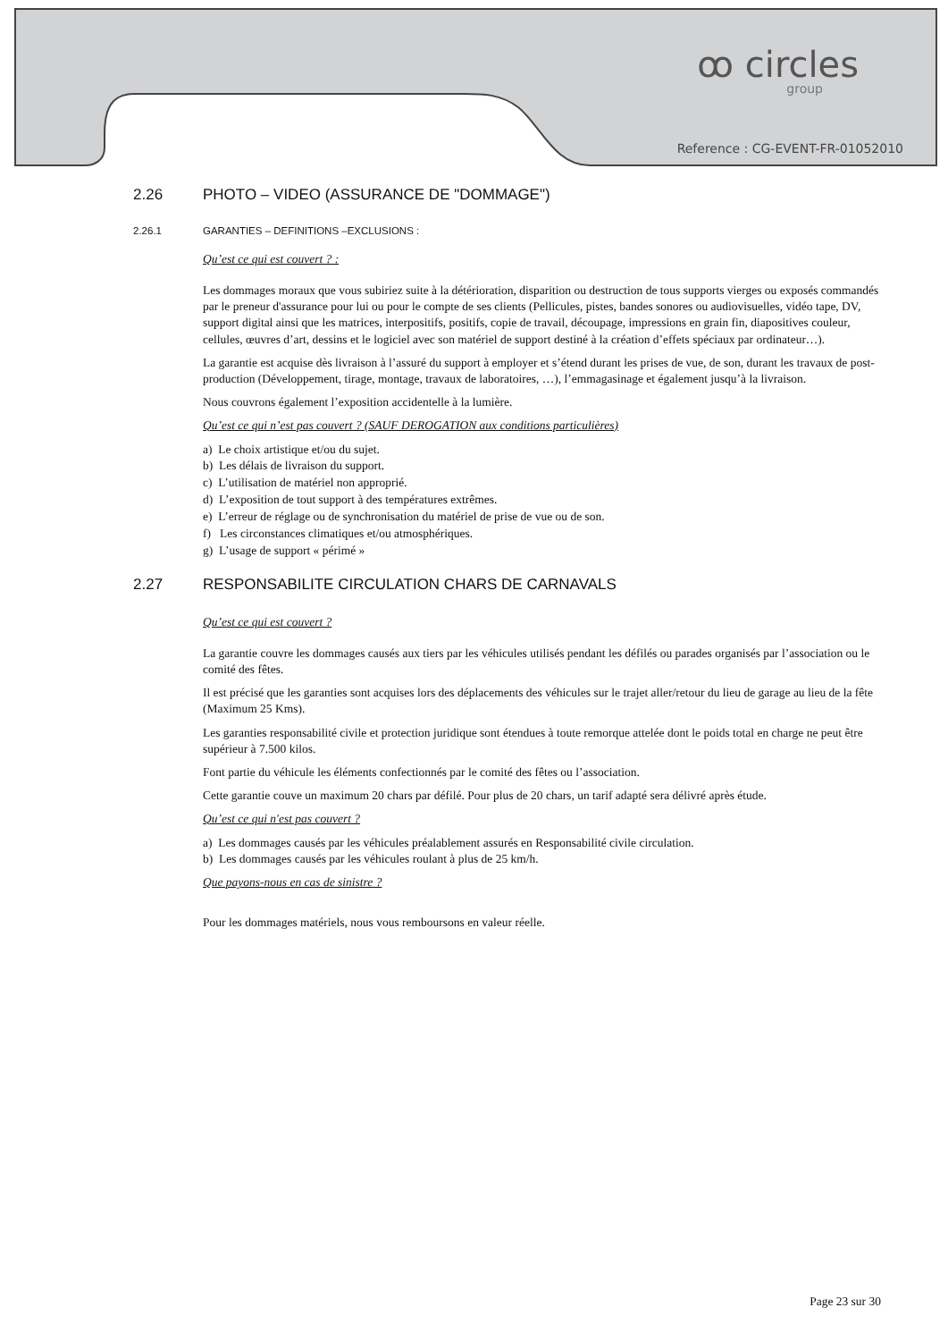ꝏ circles
group
Reference : CG-EVENT-FR-01052010
2.26 PHOTO – VIDEO (ASSURANCE DE "DOMMAGE")
2.26.1 GARANTIES – DEFINITIONS –EXCLUSIONS :
Qu’est ce qui est couvert ? :
Les dommages moraux que vous subiriez suite à la détérioration, disparition ou destruction de tous supports vierges ou exposés commandés par le preneur d'assurance pour lui ou pour le compte de ses clients (Pellicules, pistes, bandes sonores ou audiovisuelles, vidéo tape, DV, support digital ainsi que les matrices, interpositifs, positifs, copie de travail, découpage, impressions en grain fin, diapositives couleur, cellules, œuvres d’art, dessins et le logiciel avec son matériel de support destiné à la création d’effets spéciaux par ordinateur…).
La garantie est acquise dès livraison à l’assuré du support à employer et s’étend durant les prises de vue, de son, durant les travaux de post-production (Développement, tirage, montage, travaux de laboratoires, …), l’emmagasinage et également jusqu’à la livraison.
Nous couvrons également l’exposition accidentelle à la lumière.
Qu’est ce qui n’est pas couvert ? (SAUF DEROGATION aux conditions particulières)
a) Le choix artistique et/ou du sujet.
b) Les délais de livraison du support.
c) L’utilisation de matériel non approprié.
d) L’exposition de tout support à des températures extrêmes.
e) L’erreur de réglage ou de synchronisation du matériel de prise de vue ou de son.
f) Les circonstances climatiques et/ou atmosphériques.
g) L’usage de support « périmé »
2.27 RESPONSABILITE CIRCULATION CHARS DE CARNAVALS
Qu’est ce qui est couvert ?
La garantie couvre les dommages causés aux tiers par les véhicules utilisés pendant les défilés ou parades organisés par l’association ou le comité des fêtes.
Il est précisé que les garanties sont acquises lors des déplacements des véhicules sur le trajet aller/retour du lieu de garage au lieu de la fête (Maximum 25 Kms).
Les garanties responsabilité civile et protection juridique sont étendues à toute remorque attelée dont le poids total en charge ne peut être supérieur à 7.500 kilos.
Font partie du véhicule les éléments confectionnés par le comité des fêtes ou l’association.
Cette garantie couve un maximum 20 chars par défilé. Pour plus de 20 chars, un tarif adapté sera délivré après étude.
Qu’est ce qui n'est pas couvert ?
a) Les dommages causés par les véhicules préalablement assurés en Responsabilité civile circulation.
b) Les dommages causés par les véhicules roulant à plus de 25 km/h.
Que payons-nous en cas de sinistre ?
Pour les dommages matériels, nous vous remboursons en valeur réelle.
Page 23 sur 30